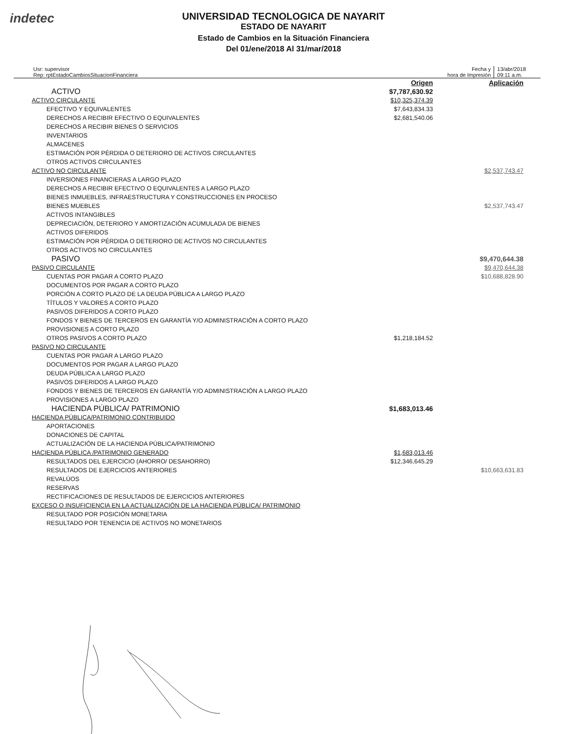indetec
UNIVERSIDAD TECNOLOGICA DE NAYARIT
ESTADO DE NAYARIT
Estado de Cambios en la Situación Financiera
Del 01/ene/2018 Al 31/mar/2018
Usr: supervisor
Rep: rptEstadoCambiosSituacionFinanciera
Fecha y
hora de Impresión
13/abr/2018
09:11 a.m.
| | Origen | Aplicación |
| ACTIVO | $7,787,630.92 | |
| ACTIVO CIRCULANTE | $10,325,374.39 | |
| EFECTIVO Y EQUIVALENTES | $7,643,834.33 | |
| DERECHOS A RECIBIR EFECTIVO O EQUIVALENTES | $2,681,540.06 | |
| DERECHOS A RECIBIR BIENES O SERVICIOS | | |
| INVENTARIOS | | |
| ALMACENES | | |
| ESTIMACIÓN POR PÉRDIDA O DETERIORO DE ACTIVOS CIRCULANTES | | |
| OTROS ACTIVOS CIRCULANTES | | |
| ACTIVO NO CIRCULANTE | | $2,537,743.47 |
| INVERSIONES FINANCIERAS A LARGO PLAZO | | |
| DERECHOS A RECIBIR EFECTIVO O EQUIVALENTES A LARGO PLAZO | | |
| BIENES INMUEBLES, INFRAESTRUCTURA Y CONSTRUCCIONES EN PROCESO | | |
| BIENES MUEBLES | | $2,537,743.47 |
| ACTIVOS INTANGIBLES | | |
| DEPRECIACIÓN, DETERIORO Y AMORTIZACIÓN ACUMULADA DE BIENES | | |
| ACTIVOS DIFERIDOS | | |
| ESTIMACIÓN POR PÉRDIDA O DETERIORO DE ACTIVOS NO CIRCULANTES | | |
| OTROS ACTIVOS NO CIRCULANTES | | |
| PASIVO | | $9,470,644.38 |
| PASIVO CIRCULANTE | | $9,470,644.38 |
| CUENTAS POR PAGAR A CORTO PLAZO | | $10,688,828.90 |
| DOCUMENTOS POR PAGAR A CORTO PLAZO | | |
| PORCIÓN A CORTO PLAZO DE LA DEUDA PÚBLICA A LARGO PLAZO | | |
| TÍTULOS Y VALORES A CORTO PLAZO | | |
| PASIVOS DIFERIDOS A CORTO PLAZO | | |
| FONDOS Y BIENES DE TERCEROS EN GARANTÍA Y/O ADMINISTRACIÓN A CORTO PLAZO | | |
| PROVISIONES A CORTO PLAZO | | |
| OTROS PASIVOS A CORTO PLAZO | $1,218,184.52 | |
| PASIVO NO CIRCULANTE | | |
| CUENTAS POR PAGAR A LARGO PLAZO | | |
| DOCUMENTOS POR PAGAR A LARGO PLAZO | | |
| DEUDA PÚBLICA A LARGO PLAZO | | |
| PASIVOS DIFERIDOS A LARGO PLAZO | | |
| FONDOS Y BIENES DE TERCEROS EN GARANTÍA Y/O ADMINISTRACIÓN A LARGO PLAZO | | |
| PROVISIONES A LARGO PLAZO | | |
| HACIENDA PÚBLICA/ PATRIMONIO | $1,683,013.46 | |
| HACIENDA PÚBLICA/PATRIMONIO CONTRIBUIDO | | |
| APORTACIONES | | |
| DONACIONES DE CAPITAL | | |
| ACTUALIZACIÓN DE LA HACIENDA PÚBLICA/PATRIMONIO | | |
| HACIENDA PÚBLICA /PATRIMONIO GENERADO | $1,683,013.46 | |
| RESULTADOS DEL EJERCICIO (AHORRO/ DESAHORRO) | $12,346,645.29 | |
| RESULTADOS DE EJERCICIOS ANTERIORES | | $10,663,631.83 |
| REVALÚOS | | |
| RESERVAS | | |
| RECTIFICACIONES DE RESULTADOS DE EJERCICIOS ANTERIORES | | |
| EXCESO O INSUFICIENCIA EN LA ACTUALIZACIÓN DE LA HACIENDA PÚBLICA/ PATRIMONIO | | |
| RESULTADO POR POSICIÓN MONETARIA | | |
| RESULTADO POR TENENCIA DE ACTIVOS NO MONETARIOS | | |